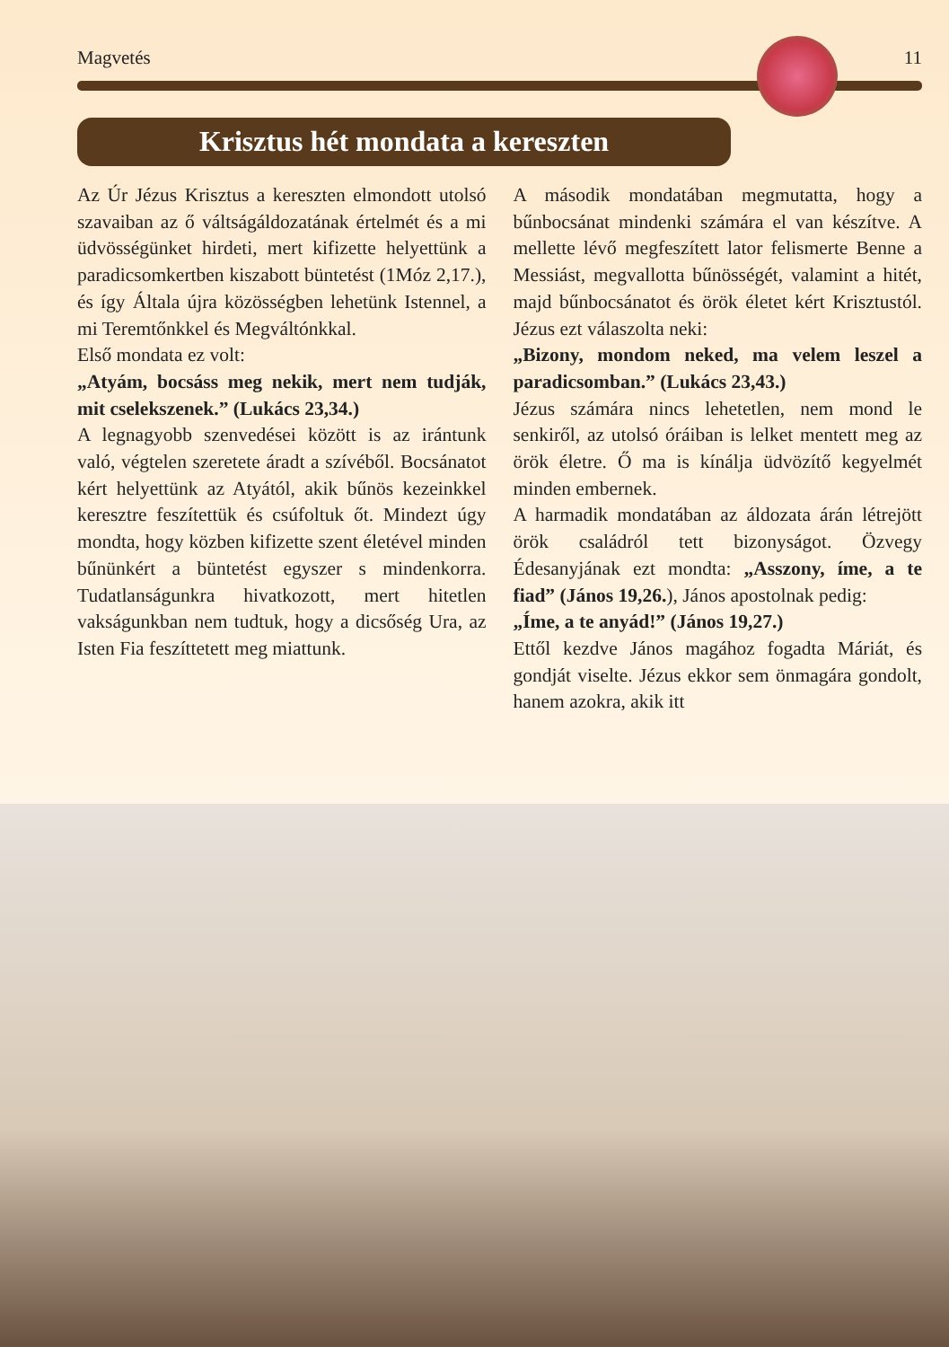Magvetés 11
Krisztus hét mondata a kereszten
Az Úr Jézus Krisztus a kereszten elmondott utolsó szavaiban az ő váltságáldozatának értelmét és a mi üdvösségünket hirdeti, mert kifizette helyettünk a paradicsomkertben kiszabott büntetést (1Móz 2,17.), és így Általa újra közösségben lehetünk Istennel, a mi Teremtőnkkel és Megváltónkkal.
Első mondata ez volt:
„Atyám, bocsáss meg nekik, mert nem tudják, mit cselekszenek.” (Lukács 23,34.)
A legnagyobb szenvedései között is az irántunk való, végtelen szeretete áradt a szívéből. Bocsánatot kért helyettünk az Atyától, akik bűnös kezeinkkel keresztre feszítettük és csúfoltuk őt. Mindezt úgy mondta, hogy közben kifizette szent életével minden bűnünkért a büntetést egyszer s mindenkorra. Tudatlanságunkra hivatkozott, mert hitetlen vakságunkban nem tudtuk, hogy a dicsőség Ura, az Isten Fia feszíttetett meg miattunk.
A második mondatában megmutatta, hogy a bűnbocsánat mindenki számára el van készítve. A mellette lévő megfeszített lator felismerte Benne a Messiást, megvallotta bűnösségét, valamint a hitét, majd bűnbocsánatot és örök életet kért Krisztustól. Jézus ezt válaszolta neki:
„Bizony, mondom neked, ma velem leszel a paradicsomban.” (Lukács 23,43.)
Jézus számára nincs lehetetlen, nem mond le senkiről, az utolsó óráiban is lelket mentett meg az örök életre. Ő ma is kínálja üdvözítő kegyelmét minden embernek.
A harmadik mondatában az áldozata árán létrejött örök családról tett bizonyságot. Özvegy Édesanyjának ezt mondta: „Asszony, íme, a te fiad” (János 19,26.), János apostolnak pedig:
„Íme, a te anyád!” (János 19,27.)
Ettől kezdve János magához fogadta Máriát, és gondját viselte. Jézus ekkor sem önmagára gondolt, hanem azokra, akik itt